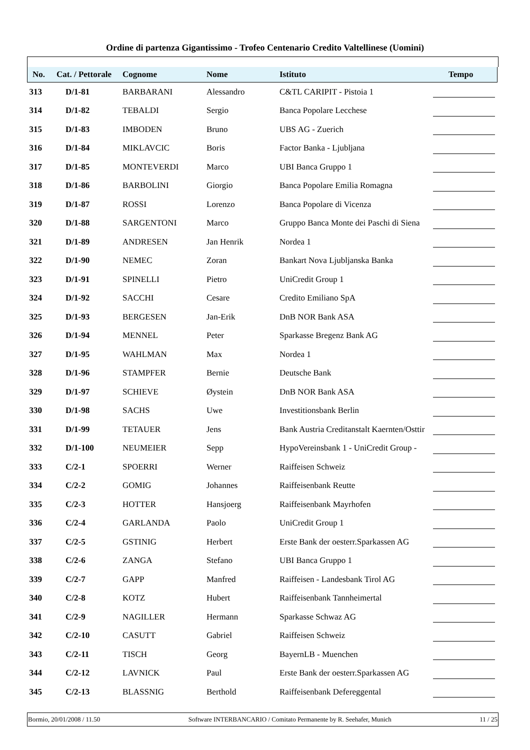Ordine di partenza Gigantissimo - Trofeo Centenario Credito Valtellinese (Uomini)
| No. | Cat. / Pettorale | Cognome | Nome | Istituto | Tempo |
| --- | --- | --- | --- | --- | --- |
| 313 | D/1-81 | BARBARANI | Alessandro | C&TL CARIPIT - Pistoia 1 | |
| 314 | D/1-82 | TEBALDI | Sergio | Banca Popolare Lecchese | |
| 315 | D/1-83 | IMBODEN | Bruno | UBS AG - Zuerich | |
| 316 | D/1-84 | MIKLAVCIC | Boris | Factor Banka - Ljubljana | |
| 317 | D/1-85 | MONTEVERDI | Marco | UBI Banca Gruppo 1 | |
| 318 | D/1-86 | BARBOLINI | Giorgio | Banca Popolare Emilia Romagna | |
| 319 | D/1-87 | ROSSI | Lorenzo | Banca Popolare di Vicenza | |
| 320 | D/1-88 | SARGENTONI | Marco | Gruppo Banca Monte dei Paschi di Siena | |
| 321 | D/1-89 | ANDRESEN | Jan Henrik | Nordea 1 | |
| 322 | D/1-90 | NEMEC | Zoran | Bankart Nova Ljubljanska Banka | |
| 323 | D/1-91 | SPINELLI | Pietro | UniCredit Group 1 | |
| 324 | D/1-92 | SACCHI | Cesare | Credito Emiliano SpA | |
| 325 | D/1-93 | BERGESEN | Jan-Erik | DnB NOR Bank ASA | |
| 326 | D/1-94 | MENNEL | Peter | Sparkasse Bregenz Bank AG | |
| 327 | D/1-95 | WAHLMAN | Max | Nordea 1 | |
| 328 | D/1-96 | STAMPFER | Bernie | Deutsche Bank | |
| 329 | D/1-97 | SCHIEVE | Øystein | DnB NOR Bank ASA | |
| 330 | D/1-98 | SACHS | Uwe | Investitionsbank Berlin | |
| 331 | D/1-99 | TETAUER | Jens | Bank Austria Creditanstalt Kaernten/Osttir | |
| 332 | D/1-100 | NEUMEIER | Sepp | HypoVereinsbank 1 - UniCredit Group - | |
| 333 | C/2-1 | SPOERRI | Werner | Raiffeisen Schweiz | |
| 334 | C/2-2 | GOMIG | Johannes | Raiffeisenbank Reutte | |
| 335 | C/2-3 | HOTTER | Hansjoerg | Raiffeisenbank Mayrhofen | |
| 336 | C/2-4 | GARLANDA | Paolo | UniCredit Group 1 | |
| 337 | C/2-5 | GSTINIG | Herbert | Erste Bank der oesterr.Sparkassen AG | |
| 338 | C/2-6 | ZANGA | Stefano | UBI Banca Gruppo 1 | |
| 339 | C/2-7 | GAPP | Manfred | Raiffeisen - Landesbank Tirol AG | |
| 340 | C/2-8 | KOTZ | Hubert | Raiffeisenbank Tannheimertal | |
| 341 | C/2-9 | NAGILLER | Hermann | Sparkasse Schwaz AG | |
| 342 | C/2-10 | CASUTT | Gabriel | Raiffeisen Schweiz | |
| 343 | C/2-11 | TISCH | Georg | BayernLB - Muenchen | |
| 344 | C/2-12 | LAVNICK | Paul | Erste Bank der oesterr.Sparkassen AG | |
| 345 | C/2-13 | BLASSNIG | Berthold | Raiffeisenbank Defereggental | |
Bormio, 20/01/2008 / 11.50 Software INTERBANCARIO / Comitato Permanente by R. Seehafer, Munich 11 / 25